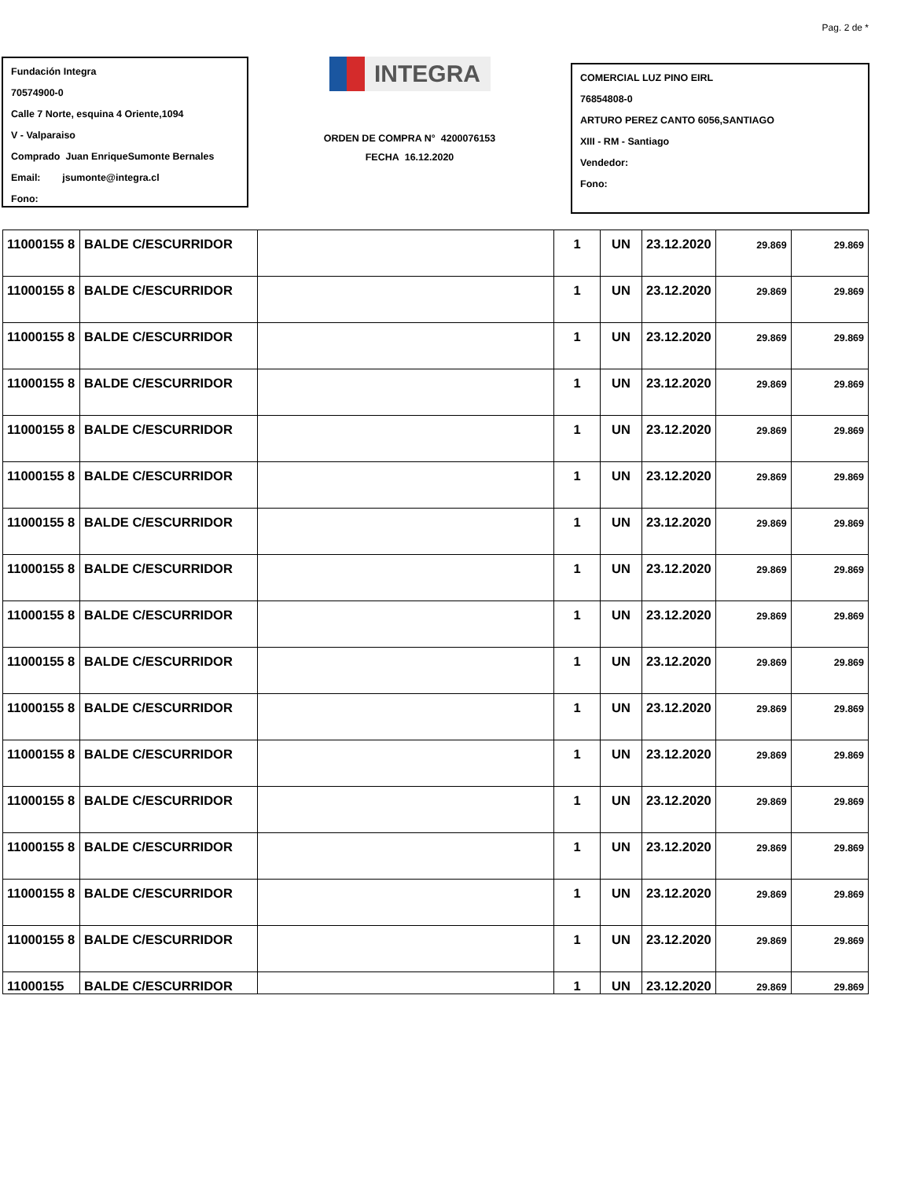Pag. 2 de *
Fundación Integra
70574900-0
Calle 7 Norte, esquina 4 Oriente,1094
V - Valparaiso
Comprado Juan EnriqueSumonte Bernales
Email: jsumonte@integra.cl
Fono:
INTEGRA
ORDEN DE COMPRA N° 4200076153
FECHA 16.12.2020
COMERCIAL LUZ PINO EIRL
76854808-0
ARTURO PEREZ CANTO 6056,SANTIAGO
XIII - RM - Santiago
Vendedor:
Fono:
| 11000155 8 | BALDE C/ESCURRIDOR | | 1 | UN | 23.12.2020 | 29.869 | 29.869 |
| 11000155 8 | BALDE C/ESCURRIDOR | | 1 | UN | 23.12.2020 | 29.869 | 29.869 |
| 11000155 8 | BALDE C/ESCURRIDOR | | 1 | UN | 23.12.2020 | 29.869 | 29.869 |
| 11000155 8 | BALDE C/ESCURRIDOR | | 1 | UN | 23.12.2020 | 29.869 | 29.869 |
| 11000155 8 | BALDE C/ESCURRIDOR | | 1 | UN | 23.12.2020 | 29.869 | 29.869 |
| 11000155 8 | BALDE C/ESCURRIDOR | | 1 | UN | 23.12.2020 | 29.869 | 29.869 |
| 11000155 8 | BALDE C/ESCURRIDOR | | 1 | UN | 23.12.2020 | 29.869 | 29.869 |
| 11000155 8 | BALDE C/ESCURRIDOR | | 1 | UN | 23.12.2020 | 29.869 | 29.869 |
| 11000155 8 | BALDE C/ESCURRIDOR | | 1 | UN | 23.12.2020 | 29.869 | 29.869 |
| 11000155 8 | BALDE C/ESCURRIDOR | | 1 | UN | 23.12.2020 | 29.869 | 29.869 |
| 11000155 8 | BALDE C/ESCURRIDOR | | 1 | UN | 23.12.2020 | 29.869 | 29.869 |
| 11000155 8 | BALDE C/ESCURRIDOR | | 1 | UN | 23.12.2020 | 29.869 | 29.869 |
| 11000155 8 | BALDE C/ESCURRIDOR | | 1 | UN | 23.12.2020 | 29.869 | 29.869 |
| 11000155 8 | BALDE C/ESCURRIDOR | | 1 | UN | 23.12.2020 | 29.869 | 29.869 |
| 11000155 8 | BALDE C/ESCURRIDOR | | 1 | UN | 23.12.2020 | 29.869 | 29.869 |
| 11000155 8 | BALDE C/ESCURRIDOR | | 1 | UN | 23.12.2020 | 29.869 | 29.869 |
| 11000155 | BALDE C/ESCURRIDOR | | 1 | UN | 23.12.2020 | 29.869 | 29.869 |